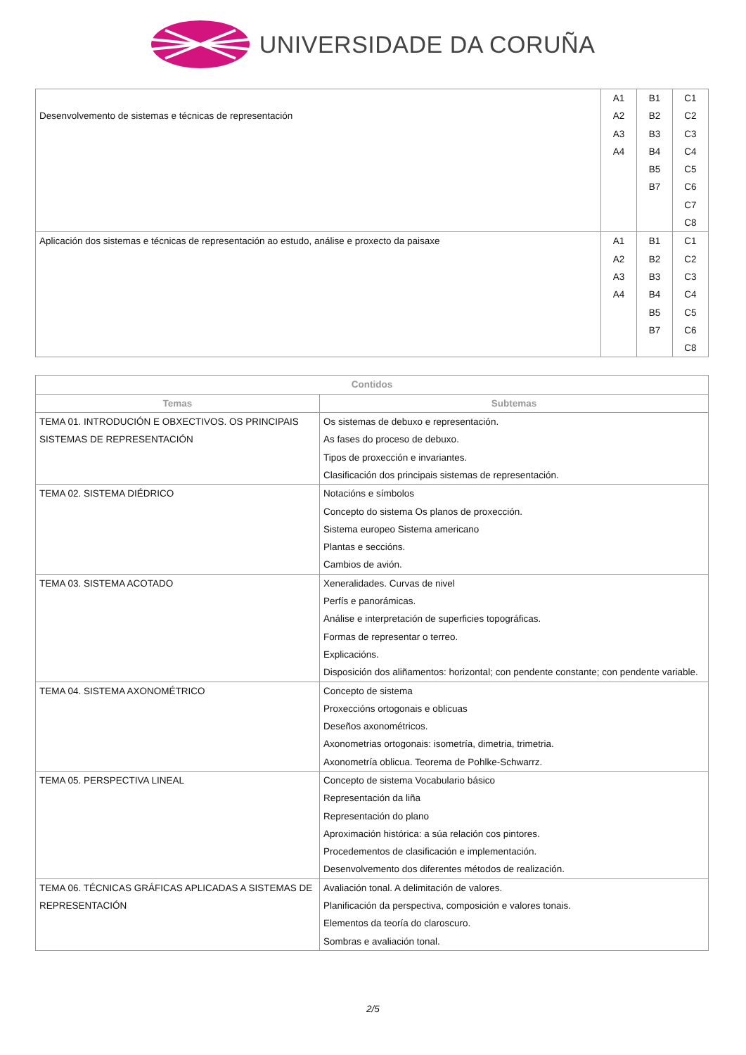UNIVERSIDADE DA CORUÑA
| Desenvolvemento de sistemas e técnicas de representación | A1 A2 A3 A4 | B1 B2 B3 B4 B5 B7 | C1 C2 C3 C4 C5 C6 C7 C8 |
| Aplicación dos sistemas e técnicas de representación ao estudo, análise e proxecto da paisaxe | A1 A2 A3 A4 | B1 B2 B3 B4 B5 B7 | C1 C2 C3 C4 C5 C6 C8 |
| Contidos | |
| --- | --- |
| Temas | Subtemas |
| TEMA 01. INTRODUCIÓN E OBXECTIVOS. OS PRINCIPAIS SISTEMAS DE REPRESENTACIÓN | Os sistemas de debuxo e representación. As fases do proceso de debuxo. Tipos de proxección e invariantes. Clasificación dos principais sistemas de representación. |
| TEMA 02. SISTEMA DIÉDRICO | Notacións e símbolos Concepto do sistema Os planos de proxección. Sistema europeo Sistema americano Plantas e seccións. Cambios de avión. |
| TEMA 03. SISTEMA ACOTADO | Xeneralidades. Curvas de nivel Perfís e panorámicas. Análise e interpretación de superficies topográficas. Formas de representar o terreo. Explicacións. Disposición dos aliñamentos: horizontal; con pendente constante; con pendente variable. |
| TEMA 04. SISTEMA AXONOMÉTRICO | Concepto de sistema Proxeccións ortogonais e oblicuas Deseños axonométricos. Axonometrias ortogonais: isometría, dimetria, trimetria. Axonometría oblicua. Teorema de Pohlke-Schwarrz. |
| TEMA 05. PERSPECTIVA LINEAL | Concepto de sistema Vocabulario básico Representación da liña Representación do plano Aproximación histórica: a súa relación cos pintores. Procedementos de clasificación e implementación. Desenvolvemento dos diferentes métodos de realización. |
| TEMA 06. TÉCNICAS GRÁFICAS APLICADAS A SISTEMAS DE REPRESENTACIÓN | Avaliación tonal. A delimitación de valores. Planificación da perspectiva, composición e valores tonais. Elementos da teoría do claroscuro. Sombras e avaliación tonal. |
2/5